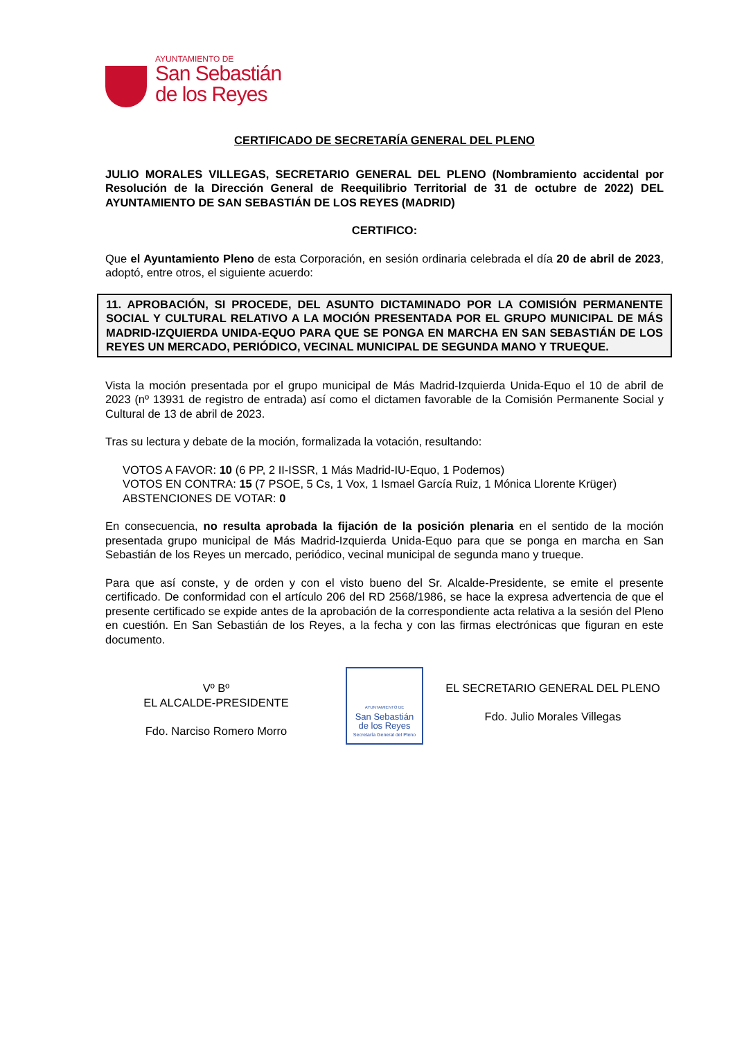AYUNTAMIENTO DE
San Sebastián
de los Reyes
CERTIFICADO DE SECRETARÍA GENERAL DEL PLENO
JULIO MORALES VILLEGAS, SECRETARIO GENERAL DEL PLENO (Nombramiento accidental por Resolución de la Dirección General de Reequilibrio Territorial de 31 de octubre de 2022) DEL AYUNTAMIENTO DE SAN SEBASTIÁN DE LOS REYES (MADRID)
CERTIFICO:
Que el Ayuntamiento Pleno de esta Corporación, en sesión ordinaria celebrada el día 20 de abril de 2023, adoptó, entre otros, el siguiente acuerdo:
11. APROBACIÓN, SI PROCEDE, DEL ASUNTO DICTAMINADO POR LA COMISIÓN PERMANENTE SOCIAL Y CULTURAL RELATIVO A LA MOCIÓN PRESENTADA POR EL GRUPO MUNICIPAL DE MÁS MADRID-IZQUIERDA UNIDA-EQUO PARA QUE SE PONGA EN MARCHA EN SAN SEBASTIÁN DE LOS REYES UN MERCADO, PERIÓDICO, VECINAL MUNICIPAL DE SEGUNDA MANO Y TRUEQUE.
Vista la moción presentada por el grupo municipal de Más Madrid-Izquierda Unida-Equo el 10 de abril de 2023 (nº 13931 de registro de entrada) así como el dictamen favorable de la Comisión Permanente Social y Cultural de 13 de abril de 2023.
Tras su lectura y debate de la moción, formalizada la votación, resultando:
VOTOS A FAVOR: 10 (6 PP, 2 II-ISSR, 1 Más Madrid-IU-Equo, 1 Podemos)
VOTOS EN CONTRA: 15 (7 PSOE, 5 Cs, 1 Vox, 1 Ismael García Ruiz, 1 Mónica Llorente Krüger)
ABSTENCIONES DE VOTAR: 0
En consecuencia, no resulta aprobada la fijación de la posición plenaria en el sentido de la moción presentada grupo municipal de Más Madrid-Izquierda Unida-Equo para que se ponga en marcha en San Sebastián de los Reyes un mercado, periódico, vecinal municipal de segunda mano y trueque.
Para que así conste, y de orden y con el visto bueno del Sr. Alcalde-Presidente, se emite el presente certificado. De conformidad con el artículo 206 del RD 2568/1986, se hace la expresa advertencia de que el presente certificado se expide antes de la aprobación de la correspondiente acta relativa a la sesión del Pleno en cuestión. En San Sebastián de los Reyes, a la fecha y con las firmas electrónicas que figuran en este documento.
Vº Bº
EL ALCALDE-PRESIDENTE
Fdo. Narciso Romero Morro
AYUNTAMIENTO DE
San Sebastián
de los Reyes
Secretaría General del Pleno
EL SECRETARIO GENERAL DEL PLENO
Fdo. Julio Morales Villegas